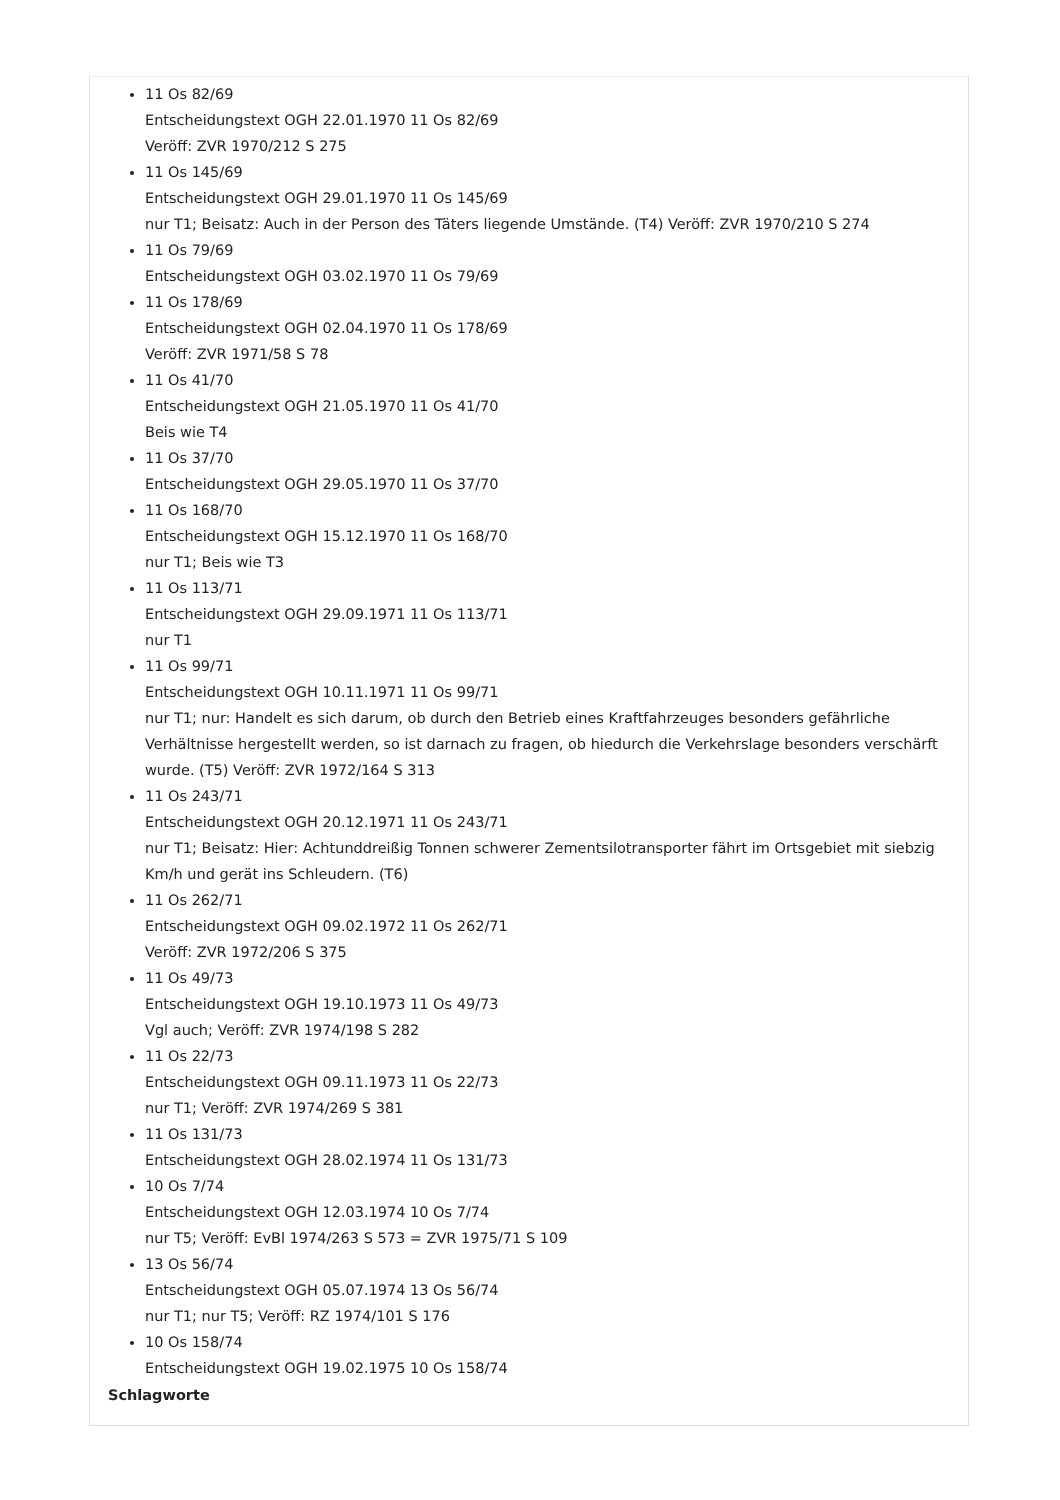11 Os 82/69
Entscheidungstext OGH 22.01.1970 11 Os 82/69
Veröff: ZVR 1970/212 S 275
11 Os 145/69
Entscheidungstext OGH 29.01.1970 11 Os 145/69
nur T1; Beisatz: Auch in der Person des Täters liegende Umstände. (T4) Veröff: ZVR 1970/210 S 274
11 Os 79/69
Entscheidungstext OGH 03.02.1970 11 Os 79/69
11 Os 178/69
Entscheidungstext OGH 02.04.1970 11 Os 178/69
Veröff: ZVR 1971/58 S 78
11 Os 41/70
Entscheidungstext OGH 21.05.1970 11 Os 41/70
Beis wie T4
11 Os 37/70
Entscheidungstext OGH 29.05.1970 11 Os 37/70
11 Os 168/70
Entscheidungstext OGH 15.12.1970 11 Os 168/70
nur T1; Beis wie T3
11 Os 113/71
Entscheidungstext OGH 29.09.1971 11 Os 113/71
nur T1
11 Os 99/71
Entscheidungstext OGH 10.11.1971 11 Os 99/71
nur T1; nur: Handelt es sich darum, ob durch den Betrieb eines Kraftfahrzeuges besonders gefährliche Verhältnisse hergestellt werden, so ist darnach zu fragen, ob hiedurch die Verkehrslage besonders verschärft wurde. (T5) Veröff: ZVR 1972/164 S 313
11 Os 243/71
Entscheidungstext OGH 20.12.1971 11 Os 243/71
nur T1; Beisatz: Hier: Achtunddreißig Tonnen schwerer Zementsilotransporter fährt im Ortsgebiet mit siebzig Km/h und gerät ins Schleudern. (T6)
11 Os 262/71
Entscheidungstext OGH 09.02.1972 11 Os 262/71
Veröff: ZVR 1972/206 S 375
11 Os 49/73
Entscheidungstext OGH 19.10.1973 11 Os 49/73
Vgl auch; Veröff: ZVR 1974/198 S 282
11 Os 22/73
Entscheidungstext OGH 09.11.1973 11 Os 22/73
nur T1; Veröff: ZVR 1974/269 S 381
11 Os 131/73
Entscheidungstext OGH 28.02.1974 11 Os 131/73
10 Os 7/74
Entscheidungstext OGH 12.03.1974 10 Os 7/74
nur T5; Veröff: EvBl 1974/263 S 573 = ZVR 1975/71 S 109
13 Os 56/74
Entscheidungstext OGH 05.07.1974 13 Os 56/74
nur T1; nur T5; Veröff: RZ 1974/101 S 176
10 Os 158/74
Entscheidungstext OGH 19.02.1975 10 Os 158/74
Schlagworte